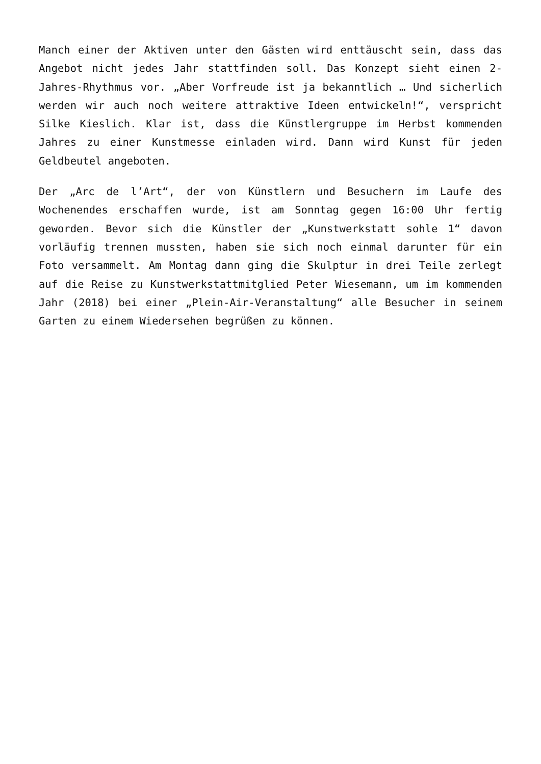Manch einer der Aktiven unter den Gästen wird enttäuscht sein, dass das Angebot nicht jedes Jahr stattfinden soll. Das Konzept sieht einen 2-Jahres-Rhythmus vor. „Aber Vorfreude ist ja bekanntlich … Und sicherlich werden wir auch noch weitere attraktive Ideen entwickeln!“, verspricht Silke Kieslich. Klar ist, dass die Künstlergruppe im Herbst kommenden Jahres zu einer Kunstmesse einladen wird. Dann wird Kunst für jeden Geldbeutel angeboten.
Der „Arc de l’Art“, der von Künstlern und Besuchern im Laufe des Wochenendes erschaffen wurde, ist am Sonntag gegen 16:00 Uhr fertig geworden. Bevor sich die Künstler der „Kunstwerkstatt sohle 1“ davon vorläufig trennen mussten, haben sie sich noch einmal darunter für ein Foto versammelt. Am Montag dann ging die Skulptur in drei Teile zerlegt auf die Reise zu Kunstwerkstattmitglied Peter Wiesemann, um im kommenden Jahr (2018) bei einer „Plein-Air-Veranstaltung“ alle Besucher in seinem Garten zu einem Wiedersehen begrüßen zu können.